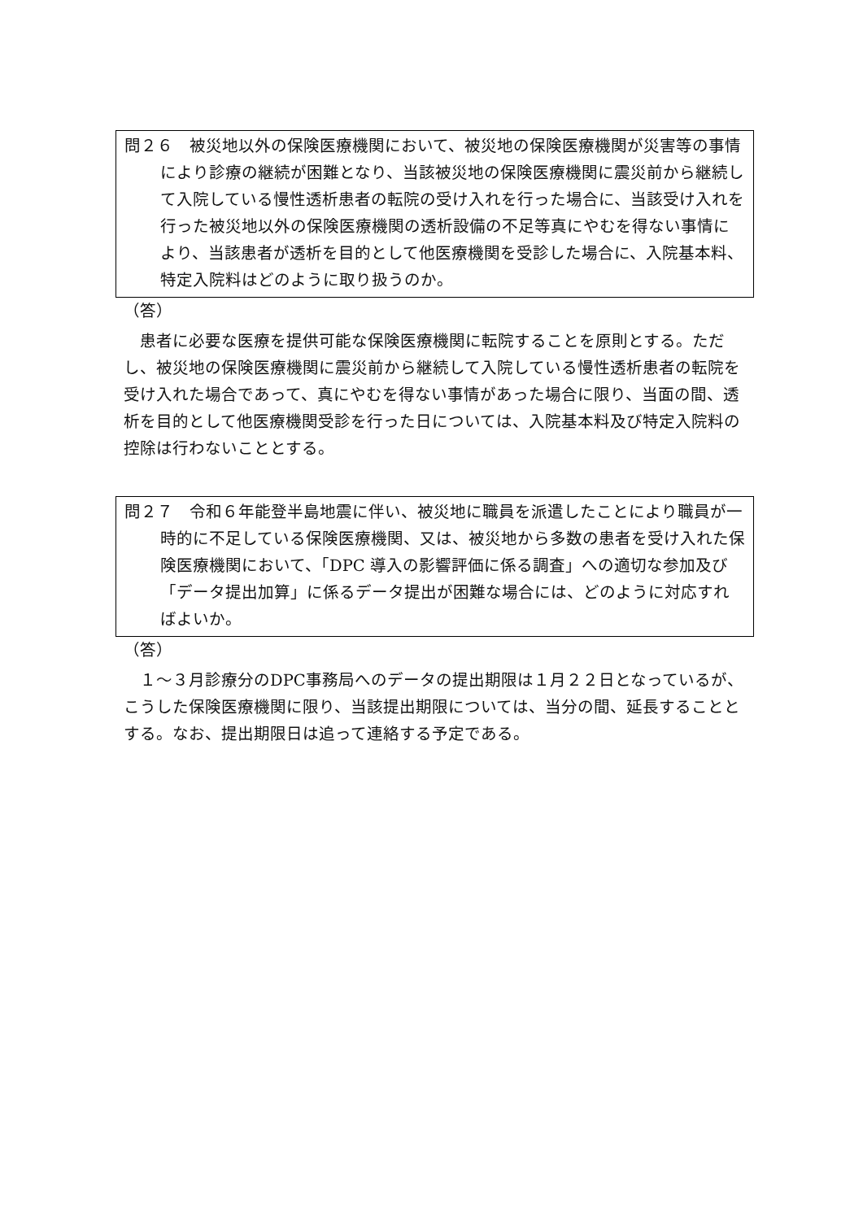問２６　被災地以外の保険医療機関において、被災地の保険医療機関が災害等の事情により診療の継続が困難となり、当該被災地の保険医療機関に震災前から継続して入院している慢性透析患者の転院の受け入れを行った場合に、当該受け入れを行った被災地以外の保険医療機関の透析設備の不足等真にやむを得ない事情により、当該患者が透析を目的として他医療機関を受診した場合に、入院基本料、特定入院料はどのように取り扱うのか。
（答）
　患者に必要な医療を提供可能な保険医療機関に転院することを原則とする。ただし、被災地の保険医療機関に震災前から継続して入院している慢性透析患者の転院を受け入れた場合であって、真にやむを得ない事情があった場合に限り、当面の間、透析を目的として他医療機関受診を行った日については、入院基本料及び特定入院料の控除は行わないこととする。
問２７　令和６年能登半島地震に伴い、被災地に職員を派遣したことにより職員が一時的に不足している保険医療機関、又は、被災地から多数の患者を受け入れた保険医療機関において、「DPC 導入の影響評価に係る調査」への適切な参加及び「データ提出加算」に係るデータ提出が困難な場合には、どのように対応すればよいか。
（答）
　１～３月診療分のDPC事務局へのデータの提出期限は１月２２日となっているが、こうした保険医療機関に限り、当該提出期限については、当分の間、延長することとする。なお、提出期限日は追って連絡する予定である。